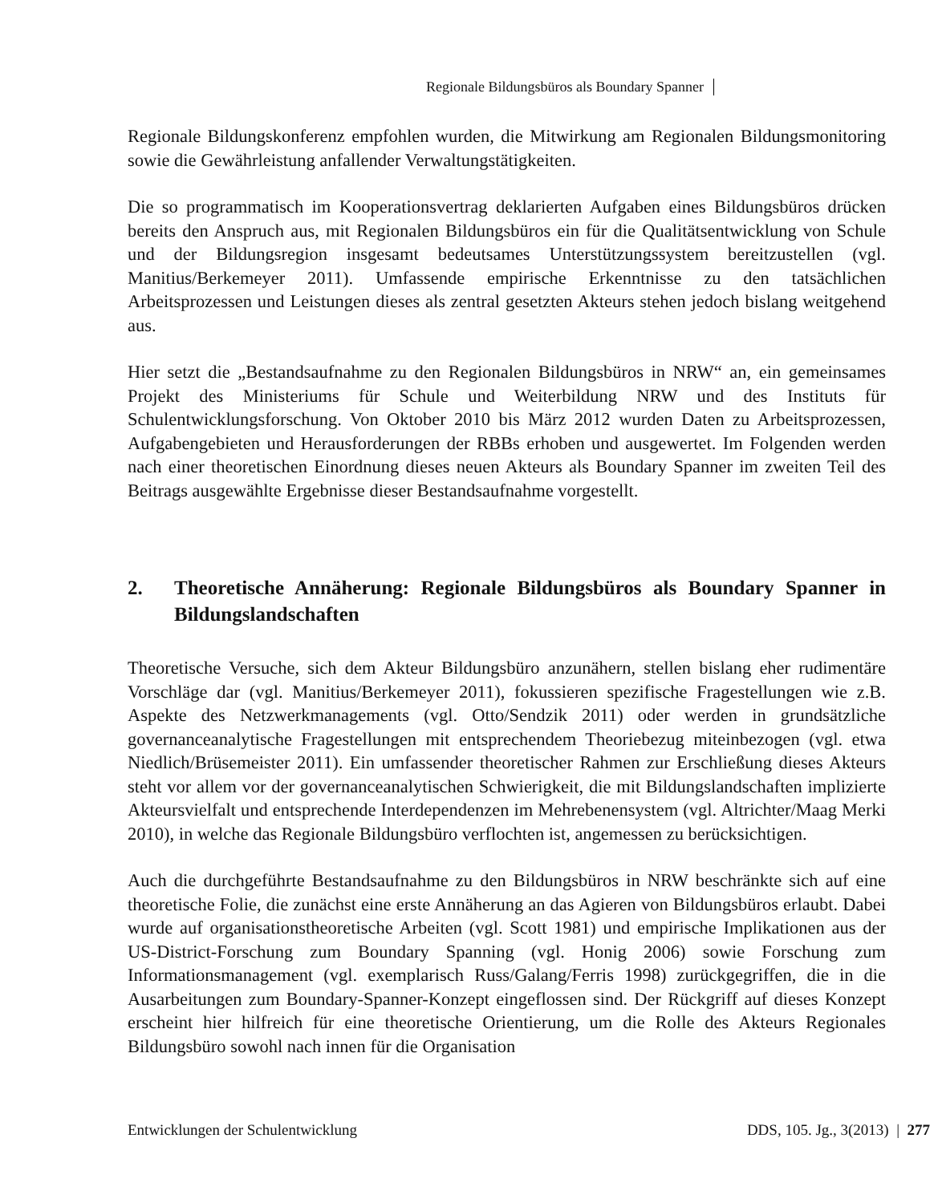Regionale Bildungsbüros als Boundary Spanner
Regionale Bildungskonferenz empfohlen wurden, die Mitwirkung am Regionalen Bildungsmonitoring sowie die Gewährleistung anfallender Verwaltungstätigkeiten.
Die so programmatisch im Kooperationsvertrag deklarierten Aufgaben eines Bildungsbüros drücken bereits den Anspruch aus, mit Regionalen Bildungsbüros ein für die Qualitätsentwicklung von Schule und der Bildungsregion insgesamt bedeutsames Unterstützungssystem bereitzustellen (vgl. Manitius/Berkemeyer 2011). Umfassende empirische Erkenntnisse zu den tatsächlichen Arbeitsprozessen und Leistungen dieses als zentral gesetzten Akteurs stehen jedoch bislang weitgehend aus.
Hier setzt die „Bestandsaufnahme zu den Regionalen Bildungsbüros in NRW“ an, ein gemeinsames Projekt des Ministeriums für Schule und Weiterbildung NRW und des Instituts für Schulentwicklungsforschung. Von Oktober 2010 bis März 2012 wurden Daten zu Arbeitsprozessen, Aufgabengebieten und Herausforderungen der RBBs erhoben und ausgewertet. Im Folgenden werden nach einer theoretischen Einordnung dieses neuen Akteurs als Boundary Spanner im zweiten Teil des Beitrags ausgewählte Ergebnisse dieser Bestandsaufnahme vorgestellt.
2. Theoretische Annäherung: Regionale Bildungsbüros als Boundary Spanner in Bildungslandschaften
Theoretische Versuche, sich dem Akteur Bildungsbüro anzunähern, stellen bislang eher rudimentäre Vorschläge dar (vgl. Manitius/Berkemeyer 2011), fokussieren spezifische Fragestellungen wie z.B. Aspekte des Netzwerkmanagements (vgl. Otto/Sendzik 2011) oder werden in grundsätzliche governanceanalytische Fragestellungen mit entsprechendem Theoriebezug miteinbezogen (vgl. etwa Niedlich/Brüsemeister 2011). Ein umfassender theoretischer Rahmen zur Erschließung dieses Akteurs steht vor allem vor der governanceanalytischen Schwierigkeit, die mit Bildungslandschaften implizierte Akteursvielfalt und entsprechende Interdependenzen im Mehrebenensystem (vgl. Altrichter/Maag Merki 2010), in welche das Regionale Bildungsbüro verflochten ist, angemessen zu berücksichtigen.
Auch die durchgeführte Bestandsaufnahme zu den Bildungsbüros in NRW beschränkte sich auf eine theoretische Folie, die zunächst eine erste Annäherung an das Agieren von Bildungsbüros erlaubt. Dabei wurde auf organisationstheoretische Arbeiten (vgl. Scott 1981) und empirische Implikationen aus der US-District-Forschung zum Boundary Spanning (vgl. Honig 2006) sowie Forschung zum Informationsmanagement (vgl. exemplarisch Russ/Galang/Ferris 1998) zurückgegriffen, die in die Ausarbeitungen zum Boundary-Spanner-Konzept eingeflossen sind. Der Rückgriff auf dieses Konzept erscheint hier hilfreich für eine theoretische Orientierung, um die Rolle des Akteurs Regionales Bildungsbüro sowohl nach innen für die Organisation
Entwicklungen der Schulentwicklung DDS, 105. Jg., 3(2013) | 277